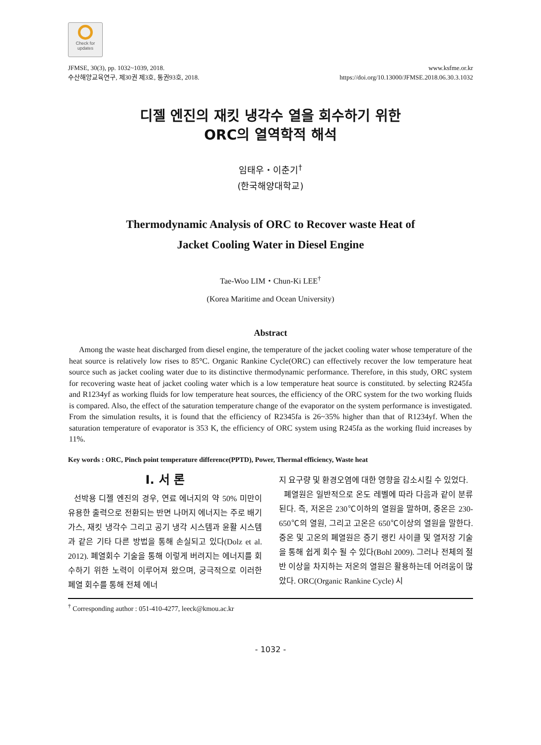Check for updates
JFMSE, 30(3), pp. 1032~1039, 2018.
수산해양교육연구, 제30권 제3호, 통권93호, 2018.
www.ksfme.or.kr
https://doi.org/10.13000/JFMSE.2018.06.30.3.1032
디젤 엔진의 재킷 냉각수 열을 회수하기 위한
ORC의 열역학적 해석
임태우・이춘기<sup>†</sup>
(한국해양대학교)
Thermodynamic Analysis of ORC to Recover waste Heat of
Jacket Cooling Water in Diesel Engine
Tae-Woo LIM・Chun-Ki LEE<sup>†</sup>
(Korea Maritime and Ocean University)
Abstract
Among the waste heat discharged from diesel engine, the temperature of the jacket cooling water whose temperature of the heat source is relatively low rises to 85°C. Organic Rankine Cycle(ORC) can effectively recover the low temperature heat source such as jacket cooling water due to its distinctive thermodynamic performance. Therefore, in this study, ORC system for recovering waste heat of jacket cooling water which is a low temperature heat source is constituted. by selecting R245fa and R1234yf as working fluids for low temperature heat sources, the efficiency of the ORC system for the two working fluids is compared. Also, the effect of the saturation temperature change of the evaporator on the system performance is investigated. From the simulation results, it is found that the efficiency of R2345fa is 26~35% higher than that of R1234yf. When the saturation temperature of evaporator is 353 K, the efficiency of ORC system using R245fa as the working fluid increases by 11%.
Key words : ORC, Pinch point temperature difference(PPTD), Power, Thermal efficiency, Waste heat
Ⅰ. 서 론
선박용 디젤 엔진의 경우, 연료 에너지의 약 50% 미만이 유용한 출력으로 전환되는 반면 나머지 에너지는 주로 배기가스, 재킷 냉각수 그리고 공기 냉각 시스템과 윤활 시스템과 같은 기타 다른 방법을 통해 손실되고 있다(Dolz et al. 2012). 폐열회수 기술을 통해 이렇게 버려지는 에너지를 회수하기 위한 노력이 이루어져 왔으며, 궁극적으로 이러한 폐열 회수를 통해 전체 에너
지 요구량 및 환경오염에 대한 영향을 감소시킬 수 있었다.
폐열원은 일반적으로 온도 레벨에 따라 다음과 같이 분류된다. 즉, 저온은 230℃이하의 열원을 말하며, 중온은 230-650℃의 열원, 그리고 고온은 650℃이상의 열원을 말한다. 중온 및 고온의 폐열원은 증기 랭킨 사이클 및 열저장 기술을 통해 쉽게 회수 될 수 있다(Bohl 2009). 그러나 전체의 절반 이상을 차지하는 저온의 열원은 활용하는데 어려움이 많았다. ORC(Organic Rankine Cycle) 시
<sup>†</sup> Corresponding author : 051-410-4277, leeck@kmou.ac.kr
- 1032 -